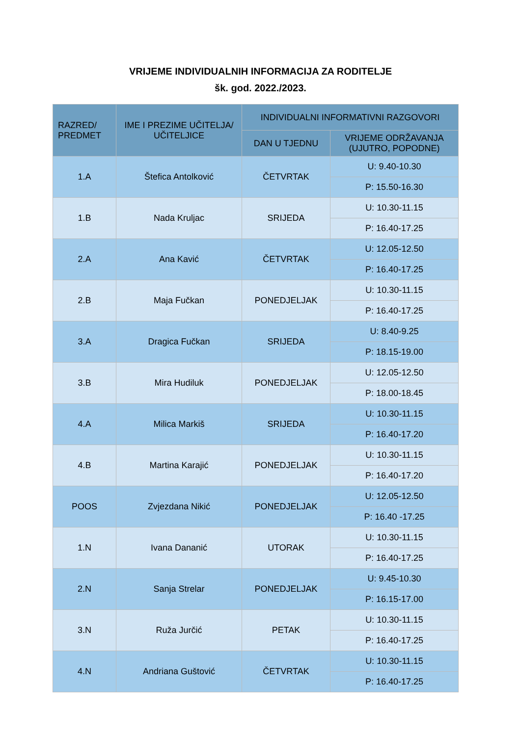VRIJEME INDIVIDUALNIH INFORMACIJA ZA RODITELJE
šk. god. 2022./2023.
| RAZRED/ PREDMET | IME I PREZIME UČITELJA/ UČITELJICE | INDIVIDUALNI INFORMATIVNI RAZGOVORI | |
| --- | --- | --- | --- |
| | | DAN U TJEDNU | VRIJEME ODRŽAVANJA (UJUTRO, POPODNE) |
| 1.A | Štefica Antolković | ČETVRTAK | U: 9.40-10.30 |
| | | | P: 15.50-16.30 |
| 1.B | Nada Kruljac | SRIJEDA | U: 10.30-11.15 |
| | | | P: 16.40-17.25 |
| 2.A | Ana Kavić | ČETVRTAK | U: 12.05-12.50 |
| | | | P: 16.40-17.25 |
| 2.B | Maja Fučkan | PONEDJELJAK | U: 10.30-11.15 |
| | | | P: 16.40-17.25 |
| 3.A | Dragica Fučkan | SRIJEDA | U: 8.40-9.25 |
| | | | P: 18.15-19.00 |
| 3.B | Mira Hudiluk | PONEDJELJAK | U: 12.05-12.50 |
| | | | P: 18.00-18.45 |
| 4.A | Milica Markiš | SRIJEDA | U: 10.30-11.15 |
| | | | P: 16.40-17.20 |
| 4.B | Martina Karajić | PONEDJELJAK | U: 10.30-11.15 |
| | | | P: 16.40-17.20 |
| POOS | Zvjezdana Nikić | PONEDJELJAK | U: 12.05-12.50 |
| | | | P: 16.40 -17.25 |
| 1.N | Ivana Dananić | UTORAK | U: 10.30-11.15 |
| | | | P: 16.40-17.25 |
| 2.N | Sanja Strelar | PONEDJELJAK | U: 9.45-10.30 |
| | | | P: 16.15-17.00 |
| 3.N | Ruža Jurčić | PETAK | U: 10.30-11.15 |
| | | | P: 16.40-17.25 |
| 4.N | Andriana Guštović | ČETVRTAK | U: 10.30-11.15 |
| | | | P: 16.40-17.25 |